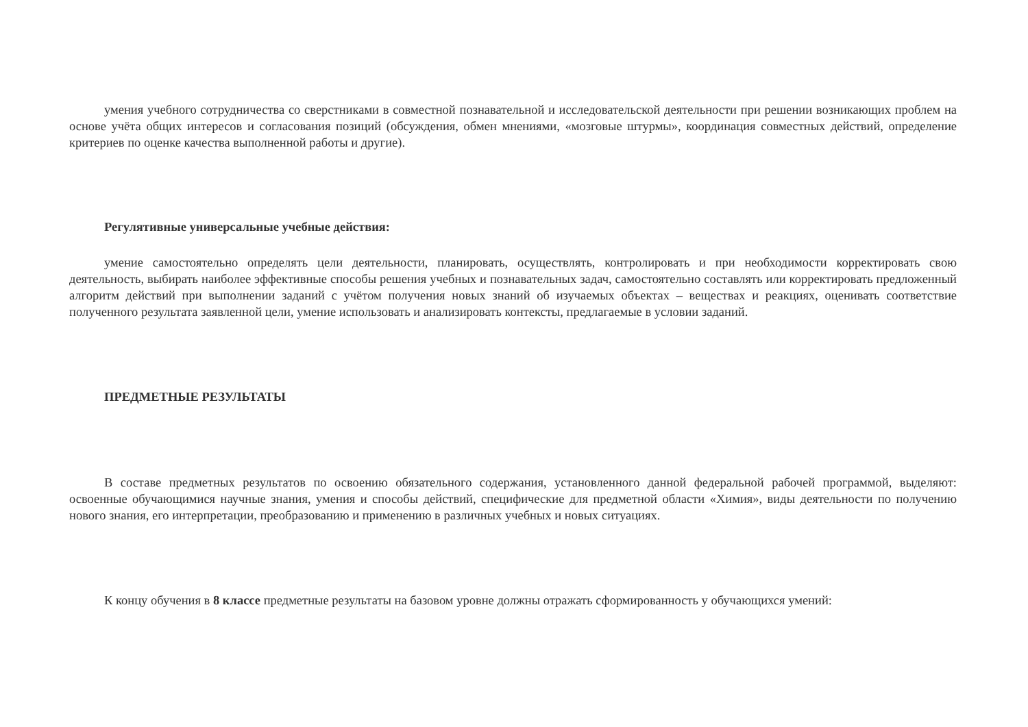умения учебного сотрудничества со сверстниками в совместной познавательной и исследовательской деятельности при решении возникающих проблем на основе учёта общих интересов и согласования позиций (обсуждения, обмен мнениями, «мозговые штурмы», координация совместных действий, определение критериев по оценке качества выполненной работы и другие).
Регулятивные универсальные учебные действия:
умение самостоятельно определять цели деятельности, планировать, осуществлять, контролировать и при необходимости корректировать свою деятельность, выбирать наиболее эффективные способы решения учебных и познавательных задач, самостоятельно составлять или корректировать предложенный алгоритм действий при выполнении заданий с учётом получения новых знаний об изучаемых объектах – веществах и реакциях, оценивать соответствие полученного результата заявленной цели, умение использовать и анализировать контексты, предлагаемые в условии заданий.
ПРЕДМЕТНЫЕ РЕЗУЛЬТАТЫ
В составе предметных результатов по освоению обязательного содержания, установленного данной федеральной рабочей программой, выделяют: освоенные обучающимися научные знания, умения и способы действий, специфические для предметной области «Химия», виды деятельности по получению нового знания, его интерпретации, преобразованию и применению в различных учебных и новых ситуациях.
К концу обучения в 8 классе предметные результаты на базовом уровне должны отражать сформированность у обучающихся умений: